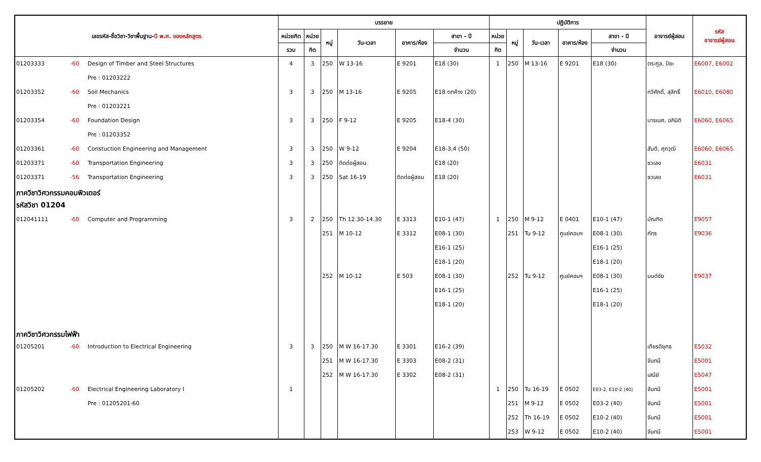| เลขรหัส-ชื่อวิชา-วิชาพื้นฐาน- ปี พ.ศ. ของหลักสูตร | | | บรรยาย | | | | | | ปฏิบัติการ | | | | | อาจารย์ผู้สอน | รหัส อาจารย์ผู้สอน |
| --- | --- | --- | --- | --- | --- | --- | --- | --- | --- | --- | --- | --- | --- | --- | --- |
| | | | หน่วยกิต | หน่วย | หมู่ | วัน-เวลา | อาคาร/ห้อง | สาขา - ปี | หน่วย | หมู่ | วัน-เวลา | อาคาร/ห้อง | สาขา - ปี | | |
| | | | รวม | กิต | | | | จำนวน | กิต | | | | จำนวน | | |
| 01203333 | -60 | Design of Timber and Steel Structures | 4 | 3 | 250 | W 13-16 | E 9201 | E18 (30) | 1 | 250 | M 13-16 | E 9201 | E18 (30) | ตระกูล, ปิยะ | E6007, E6002 |
| | | Pre : 01203222 | | | | | | | | | | | | | |
| 01203352 | -60 | Soil Mechanics | 3 | 3 | 250 | M 13-16 | E 9205 | E18 ตกค้าง (20) | | | | | | ทวีศักดิ์, สุสิทธิ์ | E6010, E6080 |
| | | Pre : 01203221 | | | | | | | | | | | | | |
| 01203354 | -60 | Foundation Design | 3 | 3 | 250 | F 9-12 | E 9205 | E18-4 (30) | | | | | | บารเมศ, อภินิติ | E6060, E6065 |
| | | Pre : 01203352 | | | | | | | | | | | | | |
| 01203361 | -60 | Constuction Engineering and Management | 3 | 3 | 250 | W 9-12 | E 9204 | E18-3,4 (50) | | | | | | สันติ, ศุภวุฒิ | E6060, E6065 |
| 01203371 | -60 | Transportation Engineering | 3 | 3 | 250 | ติดต่อผู้สอน | | E18 (20) | | | | | | ชวเลข | E6031 |
| 01203371 | -56 | Transportation Engineering | 3 | 3 | 250 | Sat 16-19 | ติดต่อผู้สอน | E18 (20) | | | | | | ชวเลข | E6031 |
| ภาควิชาวิศวกรรมคอมพิวเตอร์ | | | | | | | | | | | | | | | |
| รหัสวิชา 01204 | | | | | | | | | | | | | | | |
| 012041111 | -60 | Computer and Programming | 3 | 2 | 250 | Th 12.30-14.30 | E 3313 | E10-1 (47) | 1 | 250 | M 9-12 | E 0401 | E10-1 (47) | บัณฑิต | E9057 |
| | | | | | 251 | M 10-12 | E 3312 | E08-1 (30) | | 251 | Tu 9-12 | ศูนย์คอมฯ | E08-1 (30) | ภัทร | E9036 |
| | | | | | | | | E16-1 (25) | | | | | E16-1 (25) | | |
| | | | | | | | | E18-1 (20) | | | | | E18-1 (20) | | |
| | | | | | 252 | M 10-12 | E 503 | E08-1 (30) | | 252 | Tu 9-12 | ศูนย์คอมฯ | E08-1 (30) | มนต์ชัย | E9037 |
| | | | | | | | | E16-1 (25) | | | | | E16-1 (25) | | |
| | | | | | | | | E18-1 (20) | | | | | E18-1 (20) | | |
| ภาควิชาวิศวกรรมไฟฟ้า | | | | | | | | | | | | | | | |
| 01205201 | -60 | Introduction to Electrical Engineering | 3 | 3 | 250 | M W 16-17.30 | E 3301 | E16-2 (39) | | | | | | เกียรติยุทธ | E5032 |
| | | | | | 251 | M W 16-17.30 | E 3303 | E08-2 (31) | | | | | | จันทนี | E5001 |
| | | | | | 252 | M W 16-17.30 | E 3302 | E08-2 (31) | | | | | | เสนีย์ | E5047 |
| 01205202 | -60 | Electrical Engineering Laboratory I | 1 | | | | | | 1 | 250 | Tu 16-19 | E 0502 | E03-2, E10-2 (40) | จันทนี | E5001 |
| | | Pre : 01205201-60 | | | | | | | | 251 | M 9-12 | E 0502 | E03-2 (40) | จันทนี | E5001 |
| | | | | | | | | | | 252 | Th 16-19 | E 0502 | E10-2 (40) | จันทนี | E5001 |
| | | | | | | | | | | 253 | W 9-12 | E 0502 | E10-2 (40) | จันทนี | E5001 |